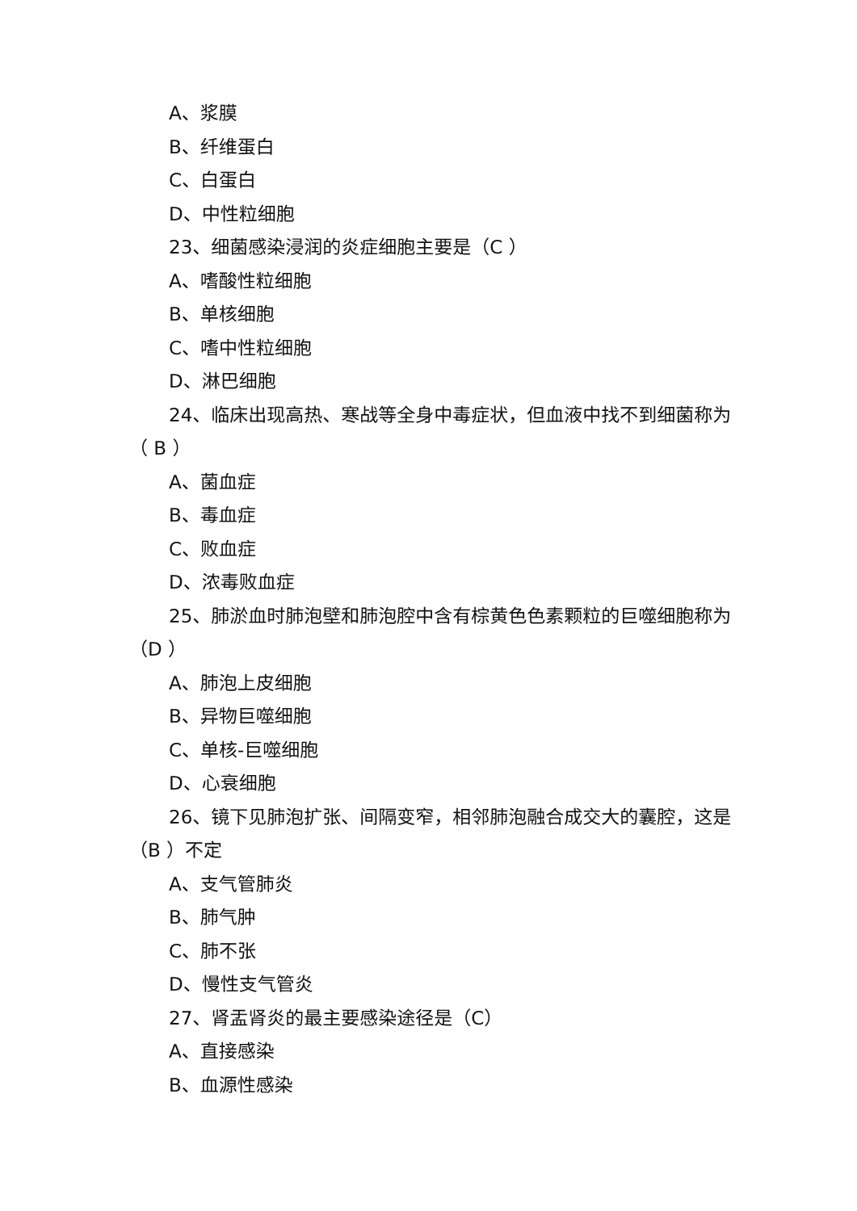A、浆膜
B、纤维蛋白
C、白蛋白
D、中性粒细胞
23、细菌感染浸润的炎症细胞主要是（C ）
A、嗜酸性粒细胞
B、单核细胞
C、嗜中性粒细胞
D、淋巴细胞
24、临床出现高热、寒战等全身中毒症状，但血液中找不到细菌称为（ B ）
A、菌血症
B、毒血症
C、败血症
D、浓毒败血症
25、肺淤血时肺泡壁和肺泡腔中含有棕黄色色素颗粒的巨噬细胞称为（D ）
A、肺泡上皮细胞
B、异物巨噬细胞
C、单核-巨噬细胞
D、心衰细胞
26、镜下见肺泡扩张、间隔变窄，相邻肺泡融合成交大的囊腔，这是（B ）不定
A、支气管肺炎
B、肺气肿
C、肺不张
D、慢性支气管炎
27、肾盂肾炎的最主要感染途径是（C）
A、直接感染
B、血源性感染